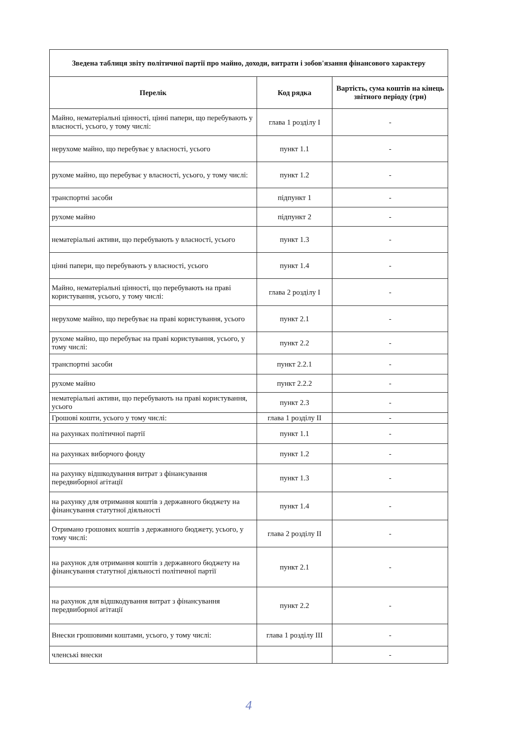| Зведена таблиця звіту політичної партії про майно, доходи, витрати і зобов'язання фінансового характеру | | |
| --- | --- | --- |
| Перелік | Код рядка | Вартість, сума коштів на кінець звітного періоду (грн) |
| Майно, нематеріальні цінності, цінні папери, що перебувають у власності, усього, у тому числі: | глава 1 розділу I | - |
| нерухоме майно, що перебуває у власності, усього | пункт 1.1 | - |
| рухоме майно, що перебуває у власності, усього, у тому числі: | пункт 1.2 | - |
| транспортні засоби | підпункт 1 | - |
| рухоме майно | підпункт 2 | - |
| нематеріальні активи, що перебувають у власності, усього | пункт 1.3 | - |
| цінні папери, що перебувають у власності, усього | пункт 1.4 | - |
| Майно, нематеріальні цінності, що перебувають на праві користування, усього, у тому числі: | глава 2 розділу I | - |
| нерухоме майно, що перебуває на праві користування, усього | пункт 2.1 | - |
| рухоме майно, що перебуває на праві користування, усього, у тому числі: | пункт 2.2 | - |
| транспортні засоби | пункт 2.2.1 | - |
| рухоме майно | пункт 2.2.2 | - |
| нематеріальні активи, що перебувають на праві користування, усього | пункт 2.3 | - |
| Грошові кошти, усього у тому числі: | глава 1 розділу II | - |
| на рахунках політичної партії | пункт 1.1 | - |
| на рахунках виборчого фонду | пункт 1.2 | - |
| на рахунку відшкодування витрат з фінансування передвиборної агітації | пункт 1.3 | - |
| на рахунку для отримання коштів з державного бюджету на фінансування статутної діяльності | пункт 1.4 | - |
| Отримано грошових коштів з державного бюджету, усього, у тому числі: | глава 2 розділу II | - |
| на рахунок для отримання коштів з державного бюджету на фінансування статутної діяльності політичної партії | пункт 2.1 | - |
| на рахунок для відшкодування витрат з фінансування передвиборної агітації | пункт 2.2 | - |
| Внески грошовими коштами, усього, у тому числі: | глава 1 розділу III | - |
| членські внески | | - |
4